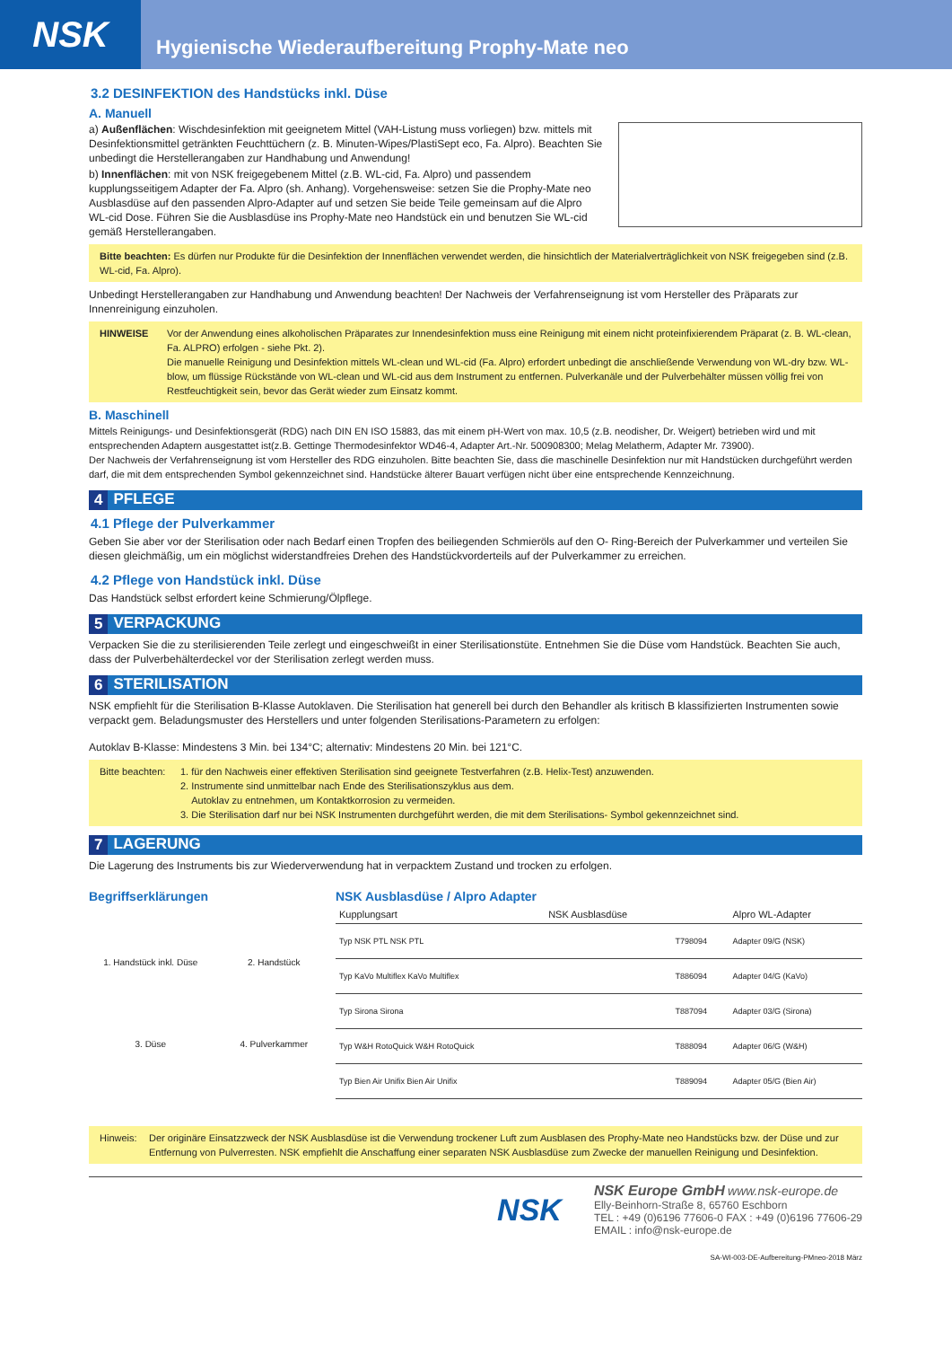NSK
Hygienische Wiederaufbereitung Prophy-Mate neo
3.2 DESINFEKTION des Handstücks inkl. Düse
A. Manuell
a) Außenflächen: Wischdesinfektion mit geeignetem Mittel (VAH-Listung muss vorliegen) bzw. mittels mit Desinfektionsmittel getränkten Feuchttüchern (z. B. Minuten-Wipes/PlastiSept eco, Fa. Alpro). Beachten Sie unbedingt die Herstellerangaben zur Handhabung und Anwendung!
b) Innenflächen: mit von NSK freigegebenem Mittel (z.B. WL-cid, Fa. Alpro) und passendem kupplungsseitigem Adapter der Fa. Alpro (sh. Anhang). Vorgehensweise: setzen Sie die Prophy-Mate neo Ausblasdüse auf den passenden Alpro-Adapter auf und setzen Sie beide Teile gemeinsam auf die Alpro WL-cid Dose. Führen Sie die Ausblasdüse ins Prophy-Mate neo Handstück ein und benutzen Sie WL-cid gemäß Herstellerangaben.
Bitte beachten: Es dürfen nur Produkte für die Desinfektion der Innenflächen verwendet werden, die hinsichtlich der Materialverträglichkeit von NSK freigegeben sind (z.B. WL-cid, Fa. Alpro).
Unbedingt Herstellerangaben zur Handhabung und Anwendung beachten! Der Nachweis der Verfahrenseignung ist vom Hersteller des Präparats zur Innenreinigung einzuholen.
HINWEISE Vor der Anwendung eines alkoholischen Präparates zur Innendesinfektion muss eine Reinigung mit einem nicht proteinfixierendem Präparat (z. B. WL-clean, Fa. ALPRO) erfolgen - siehe Pkt. 2).
Die manuelle Reinigung und Desinfektion mittels WL-clean und WL-cid (Fa. Alpro) erfordert unbedingt die anschließende Verwendung von WL-dry bzw. WL-blow, um flüssige Rückstände von WL-clean und WL-cid aus dem Instrument zu entfernen. Pulverkanäle und der Pulverbehälter müssen völlig frei von Restfeuchtigkeit sein, bevor das Gerät wieder zum Einsatz kommt.
B. Maschinell
Mittels Reinigungs- und Desinfektionsgerät (RDG) nach DIN EN ISO 15883, das mit einem pH-Wert von max. 10,5 (z.B. neodisher, Dr. Weigert) betrieben wird und mit entsprechenden Adaptern ausgestattet ist(z.B. Gettinge Thermodesinfektor WD46-4, Adapter Art.-Nr. 500908300; Melag Melatherm, Adapter Mr. 73900).
Der Nachweis der Verfahrenseignung ist vom Hersteller des RDG einzuholen. Bitte beachten Sie, dass die maschinelle Desinfektion nur mit Handstücken durchgeführt werden darf, die mit dem entsprechenden Symbol gekennzeichnet sind. Handstücke älterer Bauart verfügen nicht über eine entsprechende Kennzeichnung.
4 PFLEGE
4.1 Pflege der Pulverkammer
Geben Sie aber vor der Sterilisation oder nach Bedarf einen Tropfen des beiliegenden Schmieröls auf den O- Ring-Bereich der Pulverkammer und verteilen Sie diesen gleichmäßig, um ein möglichst widerstandfreies Drehen des Handstückvorderteils auf der Pulverkammer zu erreichen.
4.2 Pflege von Handstück inkl. Düse
Das Handstück selbst erfordert keine Schmierung/Ölpflege.
5 VERPACKUNG
Verpacken Sie die zu sterilisierenden Teile zerlegt und eingeschweißt in einer Sterilisationstüte. Entnehmen Sie die Düse vom Handstück. Beachten Sie auch, dass der Pulverbehälterdeckel vor der Sterilisation zerlegt werden muss.
6 STERILISATION
NSK empfiehlt für die Sterilisation B-Klasse Autoklaven. Die Sterilisation hat generell bei durch den Behandler als kritisch B klassifizierten Instrumenten sowie verpackt gem. Beladungsmuster des Herstellers und unter folgenden Sterilisations-Parametern zu erfolgen:
Autoklav B-Klasse: Mindestens 3 Min. bei 134°C; alternativ: Mindestens 20 Min. bei 121°C.
Bitte beachten:
1. für den Nachweis einer effektiven Sterilisation sind geeignete Testverfahren (z.B. Helix-Test) anzuwenden.
2. Instrumente sind unmittelbar nach Ende des Sterilisationszyklus aus dem.
Autoklav zu entnehmen, um Kontaktkorrosion zu vermeiden.
3. Die Sterilisation darf nur bei NSK Instrumenten durchgeführt werden, die mit dem Sterilisations- Symbol gekennzeichnet sind.
7 LAGERUNG
Die Lagerung des Instruments bis zur Wiederverwendung hat in verpacktem Zustand und trocken zu erfolgen.
Begriffserklärungen
1. Handstück inkl. Düse
2. Handstück
3. Düse
4. Pulverkammer
NSK Ausblasdüse / Alpro Adapter
| Kupplungsart | NSK Ausblasdüse | | Alpro WL-Adapter |
| --- | --- | --- | --- |
| Typ NSK PTL NSK PTL | | T798094 | Adapter 09/G (NSK) |
| Typ KaVo Multiflex KaVo Multiflex | | T886094 | Adapter 04/G (KaVo) |
| Typ Sirona Sirona | | T887094 | Adapter 03/G (Sirona) |
| Typ W&H RotoQuick W&H RotoQuick | | T888094 | Adapter 06/G (W&H) |
| Typ Bien Air Unifix Bien Air Unifix | | T889094 | Adapter 05/G (Bien Air) |
Hinweis: Der originäre Einsatzzweck der NSK Ausblasdüse ist die Verwendung trockener Luft zum Ausblasen des Prophy-Mate neo Handstücks bzw. der Düse und zur Entfernung von Pulverresten. NSK empfiehlt die Anschaffung einer separaten NSK Ausblasdüse zum Zwecke der manuellen Reinigung und Desinfektion.
NSK
NSK Europe GmbH www.nsk-europe.de
Elly-Beinhorn-Straße 8, 65760 Eschborn
TEL : +49 (0)6196 77606-0 FAX : +49 (0)6196 77606-29
EMAIL : info@nsk-europe.de
SA-WI-003-DE-Aufbereitung-PMneo-2018 März